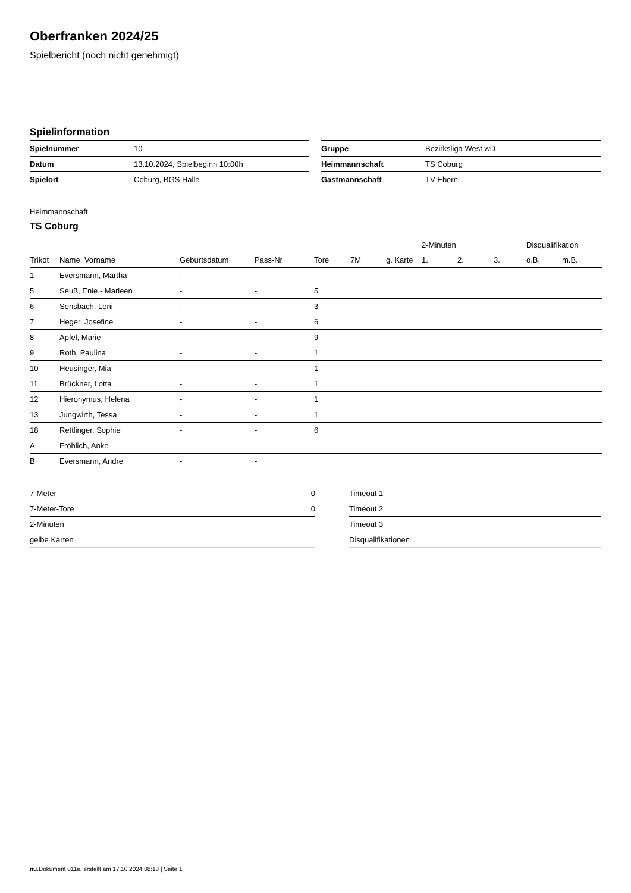Oberfranken 2024/25
Spielbericht (noch nicht genehmigt)
Spielinformation
| Spielnummer | 10 |
| Datum | 13.10.2024, Spielbeginn 10:00h |
| Spielort | Coburg, BGS Halle |
| Gruppe | Bezirksliga West wD |
| Heimmannschaft | TS Coburg |
| Gastmannschaft | TV Ebern |
Heimmannschaft
TS Coburg
| | | | | | | | 2-Minuten | | | Disqualifikation | |
| --- | --- | --- | --- | --- | --- | --- | --- | --- | --- | --- | --- |
| Trikot | Name, Vorname | Geburtsdatum | Pass-Nr | Tore | 7M | g. Karte | 1. | 2. | 3. | o.B. | m.B. |
| 1 | Eversmann, Martha | - | - | | | | | | | | |
| 5 | Seuß, Enie - Marleen | - | - | 5 | | | | | | | |
| 6 | Sensbach, Leni | - | - | 3 | | | | | | | |
| 7 | Heger, Josefine | - | - | 6 | | | | | | | |
| 8 | Apfel, Marie | - | - | 9 | | | | | | | |
| 9 | Roth, Paulina | - | - | 1 | | | | | | | |
| 10 | Heusinger, Mia | - | - | 1 | | | | | | | |
| 11 | Brückner, Lotta | - | - | 1 | | | | | | | |
| 12 | Hieronymus, Helena | - | - | 1 | | | | | | | |
| 13 | Jungwirth, Tessa | - | - | 1 | | | | | | | |
| 18 | Rettlinger, Sophie | - | - | 6 | | | | | | | |
| A | Fröhlich, Anke | - | - | | | | | | | | |
| B | Eversmann, Andre | - | - | | | | | | | | |
| 7-Meter | 0 |
| 7-Meter-Tore | 0 |
| 2-Minuten | |
| gelbe Karten | |
| Timeout 1 |
| Timeout 2 |
| Timeout 3 |
| Disqualifikationen |
nu.Dokument 011e, erstellt am 17.10.2024 08:13 | Seite 1